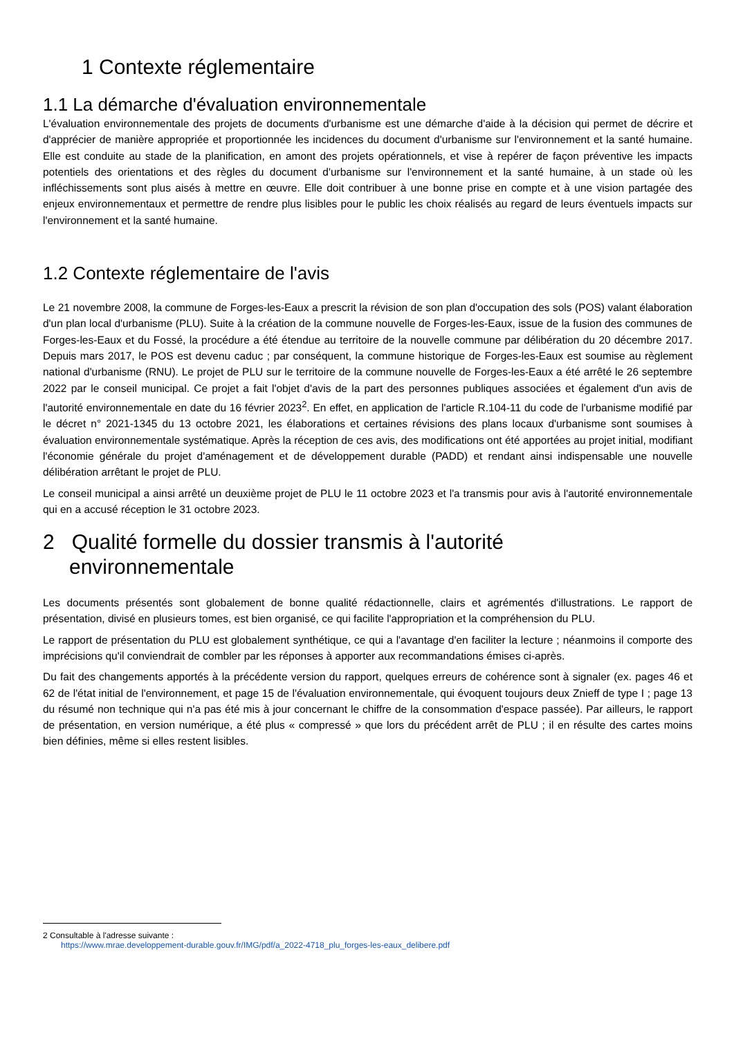1 Contexte réglementaire
1.1 La démarche d'évaluation environnementale
L'évaluation environnementale des projets de documents d'urbanisme est une démarche d'aide à la décision qui permet de décrire et d'apprécier de manière appropriée et proportionnée les incidences du document d'urbanisme sur l'environnement et la santé humaine. Elle est conduite au stade de la planification, en amont des projets opérationnels, et vise à repérer de façon préventive les impacts potentiels des orientations et des règles du document d'urbanisme sur l'environnement et la santé humaine, à un stade où les infléchissements sont plus aisés à mettre en œuvre. Elle doit contribuer à une bonne prise en compte et à une vision partagée des enjeux environnementaux et permettre de rendre plus lisibles pour le public les choix réalisés au regard de leurs éventuels impacts sur l'environnement et la santé humaine.
1.2 Contexte réglementaire de l'avis
Le 21 novembre 2008, la commune de Forges-les-Eaux a prescrit la révision de son plan d'occupation des sols (POS) valant élaboration d'un plan local d'urbanisme (PLU). Suite à la création de la commune nouvelle de Forges-les-Eaux, issue de la fusion des communes de Forges-les-Eaux et du Fossé, la procédure a été étendue au territoire de la nouvelle commune par délibération du 20 décembre 2017. Depuis mars 2017, le POS est devenu caduc ; par conséquent, la commune historique de Forges-les-Eaux est soumise au règlement national d'urbanisme (RNU). Le projet de PLU sur le territoire de la commune nouvelle de Forges-les-Eaux a été arrêté le 26 septembre 2022 par le conseil municipal. Ce projet a fait l'objet d'avis de la part des personnes publiques associées et également d'un avis de l'autorité environnementale en date du 16 février 2023<sup>2</sup>. En effet, en application de l'article R.104-11 du code de l'urbanisme modifié par le décret n° 2021-1345 du 13 octobre 2021, les élaborations et certaines révisions des plans locaux d'urbanisme sont soumises à évaluation environnementale systématique. Après la réception de ces avis, des modifications ont été apportées au projet initial, modifiant l'économie générale du projet d'aménagement et de développement durable (PADD) et rendant ainsi indispensable une nouvelle délibération arrêtant le projet de PLU.
Le conseil municipal a ainsi arrêté un deuxième projet de PLU le 11 octobre 2023 et l'a transmis pour avis à l'autorité environnementale qui en a accusé réception le 31 octobre 2023.
2 Qualité formelle du dossier transmis à l'autorité
environnementale
Les documents présentés sont globalement de bonne qualité rédactionnelle, clairs et agrémentés d'illustrations. Le rapport de présentation, divisé en plusieurs tomes, est bien organisé, ce qui facilite l'appropriation et la compréhension du PLU.
Le rapport de présentation du PLU est globalement synthétique, ce qui a l'avantage d'en faciliter la lecture ; néanmoins il comporte des imprécisions qu'il conviendrait de combler par les réponses à apporter aux recommandations émises ci-après.
Du fait des changements apportés à la précédente version du rapport, quelques erreurs de cohérence sont à signaler (ex. pages 46 et 62 de l'état initial de l'environnement, et page 15 de l'évaluation environnementale, qui évoquent toujours deux Znieff de type I ; page 13 du résumé non technique qui n'a pas été mis à jour concernant le chiffre de la consommation d'espace passée). Par ailleurs, le rapport de présentation, en version numérique, a été plus « compressé » que lors du précédent arrêt de PLU ; il en résulte des cartes moins bien définies, même si elles restent lisibles.
2 Consultable à l'adresse suivante :
https://www.mrae.developpement-durable.gouv.fr/IMG/pdf/a_2022-4718_plu_forges-les-eaux_delibere.pdf